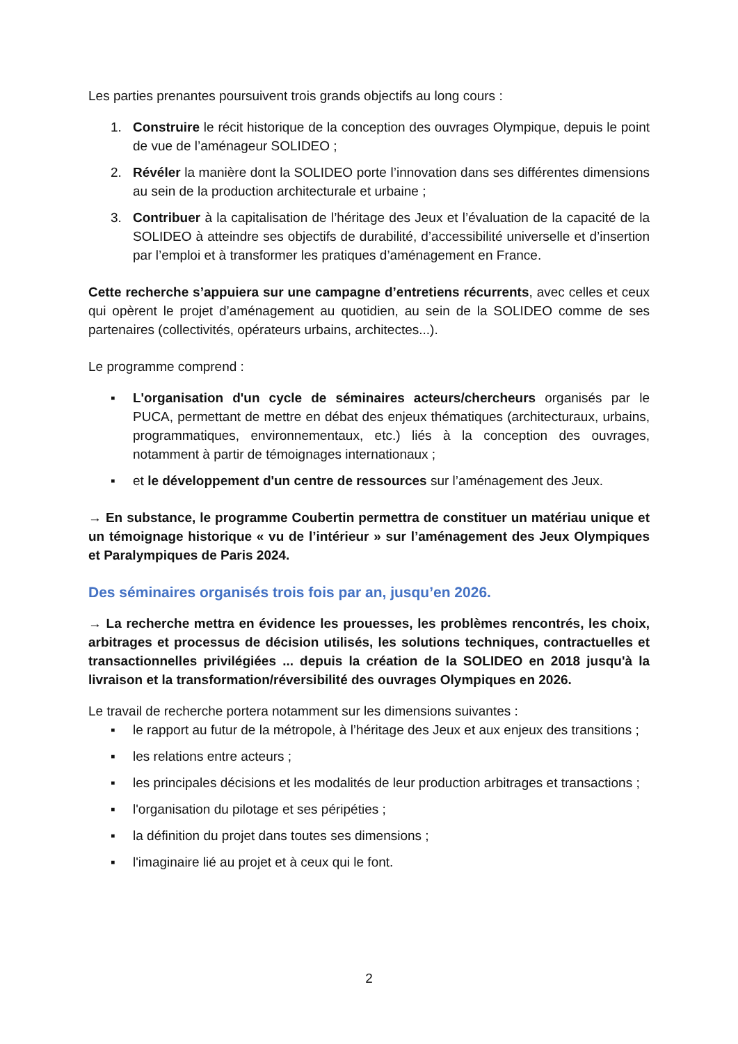Les parties prenantes poursuivent trois grands objectifs au long cours :
1. Construire le récit historique de la conception des ouvrages Olympique, depuis le point de vue de l’aménageur SOLIDEO ;
2. Révéler la manière dont la SOLIDEO porte l’innovation dans ses différentes dimensions au sein de la production architecturale et urbaine ;
3. Contribuer à la capitalisation de l’héritage des Jeux et l’évaluation de la capacité de la SOLIDEO à atteindre ses objectifs de durabilité, d’accessibilité universelle et d’insertion par l’emploi et à transformer les pratiques d’aménagement en France.
Cette recherche s’appuiera sur une campagne d’entretiens récurrents, avec celles et ceux qui opèrent le projet d’aménagement au quotidien, au sein de la SOLIDEO comme de ses partenaires (collectivités, opérateurs urbains, architectes...).
Le programme comprend :
▪ L'organisation d'un cycle de séminaires acteurs/chercheurs organisés par le PUCA, permettant de mettre en débat des enjeux thématiques (architecturaux, urbains, programmatiques, environnementaux, etc.) liés à la conception des ouvrages, notamment à partir de témoignages internationaux ;
▪ et le développement d'un centre de ressources sur l’aménagement des Jeux.
→ En substance, le programme Coubertin permettra de constituer un matériau unique et un témoignage historique « vu de l’intérieur » sur l’aménagement des Jeux Olympiques et Paralympiques de Paris 2024.
Des séminaires organisés trois fois par an, jusqu’en 2026.
→ La recherche mettra en évidence les prouesses, les problèmes rencontrés, les choix, arbitrages et processus de décision utilisés, les solutions techniques, contractuelles et transactionnelles privilégiées ... depuis la création de la SOLIDEO en 2018 jusqu'à la livraison et la transformation/réversibilité des ouvrages Olympiques en 2026.
Le travail de recherche portera notamment sur les dimensions suivantes :
▪ le rapport au futur de la métropole, à l’héritage des Jeux et aux enjeux des transitions ;
▪ les relations entre acteurs ;
▪ les principales décisions et les modalités de leur production arbitrages et transactions ;
▪ l'organisation du pilotage et ses péripéties ;
▪ la définition du projet dans toutes ses dimensions ;
▪ l'imaginaire lié au projet et à ceux qui le font.
2